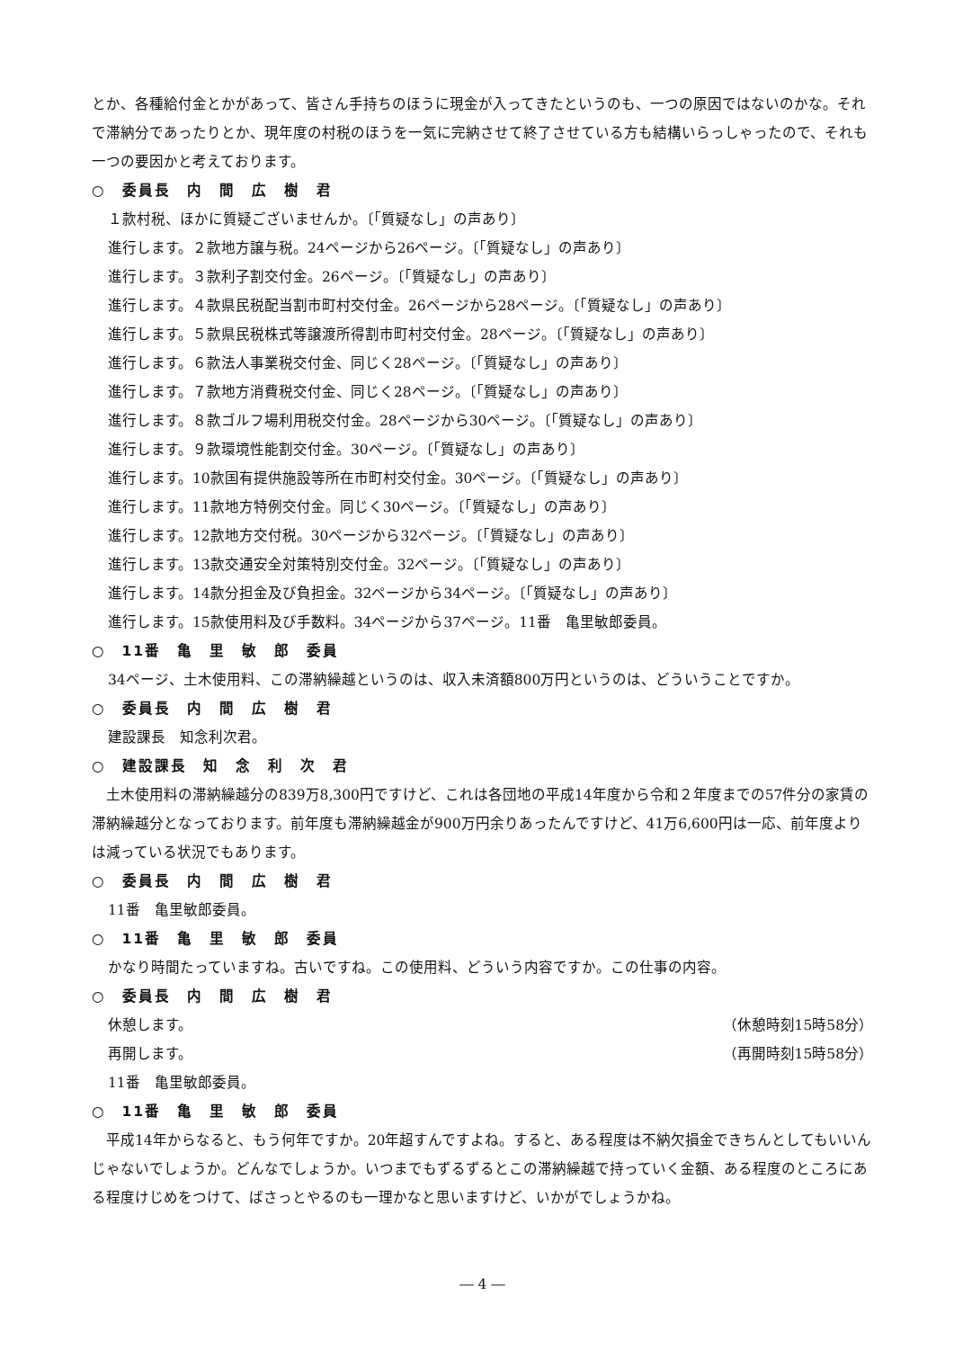とか、各種給付金とかがあって、皆さん手持ちのほうに現金が入ってきたというのも、一つの原因ではないのかな。それで滞納分であったりとか、現年度の村税のほうを一気に完納させて終了させている方も結構いらっしゃったので、それも一つの要因かと考えております。
○　委員長　内　間　広　樹　君
１款村税、ほかに質疑ございませんか。〔「質疑なし」の声あり〕
進行します。２款地方譲与税。24ページから26ページ。〔「質疑なし」の声あり〕
進行します。３款利子割交付金。26ページ。〔「質疑なし」の声あり〕
進行します。４款県民税配当割市町村交付金。26ページから28ページ。〔「質疑なし」の声あり〕
進行します。５款県民税株式等譲渡所得割市町村交付金。28ページ。〔「質疑なし」の声あり〕
進行します。６款法人事業税交付金、同じく28ページ。〔「質疑なし」の声あり〕
進行します。７款地方消費税交付金、同じく28ページ。〔「質疑なし」の声あり〕
進行します。８款ゴルフ場利用税交付金。28ページから30ページ。〔「質疑なし」の声あり〕
進行します。９款環境性能割交付金。30ページ。〔「質疑なし」の声あり〕
進行します。10款国有提供施設等所在市町村交付金。30ページ。〔「質疑なし」の声あり〕
進行します。11款地方特例交付金。同じく30ページ。〔「質疑なし」の声あり〕
進行します。12款地方交付税。30ページから32ページ。〔「質疑なし」の声あり〕
進行します。13款交通安全対策特別交付金。32ページ。〔「質疑なし」の声あり〕
進行します。14款分担金及び負担金。32ページから34ページ。〔「質疑なし」の声あり〕
進行します。15款使用料及び手数料。34ページから37ページ。11番　亀里敏郎委員。
○　11番　亀　里　敏　郎　委員
34ページ、土木使用料、この滞納繰越というのは、収入未済額800万円というのは、どういうことですか。
○　委員長　内　間　広　樹　君
建設課長　知念利次君。
○　建設課長　知　念　利　次　君
　土木使用料の滞納繰越分の839万8,300円ですけど、これは各団地の平成14年度から令和２年度までの57件分の家賃の滞納繰越分となっております。前年度も滞納繰越金が900万円余りあったんですけど、41万6,600円は一応、前年度よりは減っている状況でもあります。
○　委員長　内　間　広　樹　君
11番　亀里敏郎委員。
○　11番　亀　里　敏　郎　委員
かなり時間たっていますね。古いですね。この使用料、どういう内容ですか。この仕事の内容。
○　委員長　内　間　広　樹　君
休憩します。 （休憩時刻15時58分）
再開します。 （再開時刻15時58分）
11番　亀里敏郎委員。
○　11番　亀　里　敏　郎　委員
　平成14年からなると、もう何年ですか。20年超すんですよね。すると、ある程度は不納欠損金できちんとしてもいいんじゃないでしょうか。どんなでしょうか。いつまでもずるずるとこの滞納繰越で持っていく金額、ある程度のところにある程度けじめをつけて、ばさっとやるのも一理かなと思いますけど、いかがでしょうかね。
― 4 ―